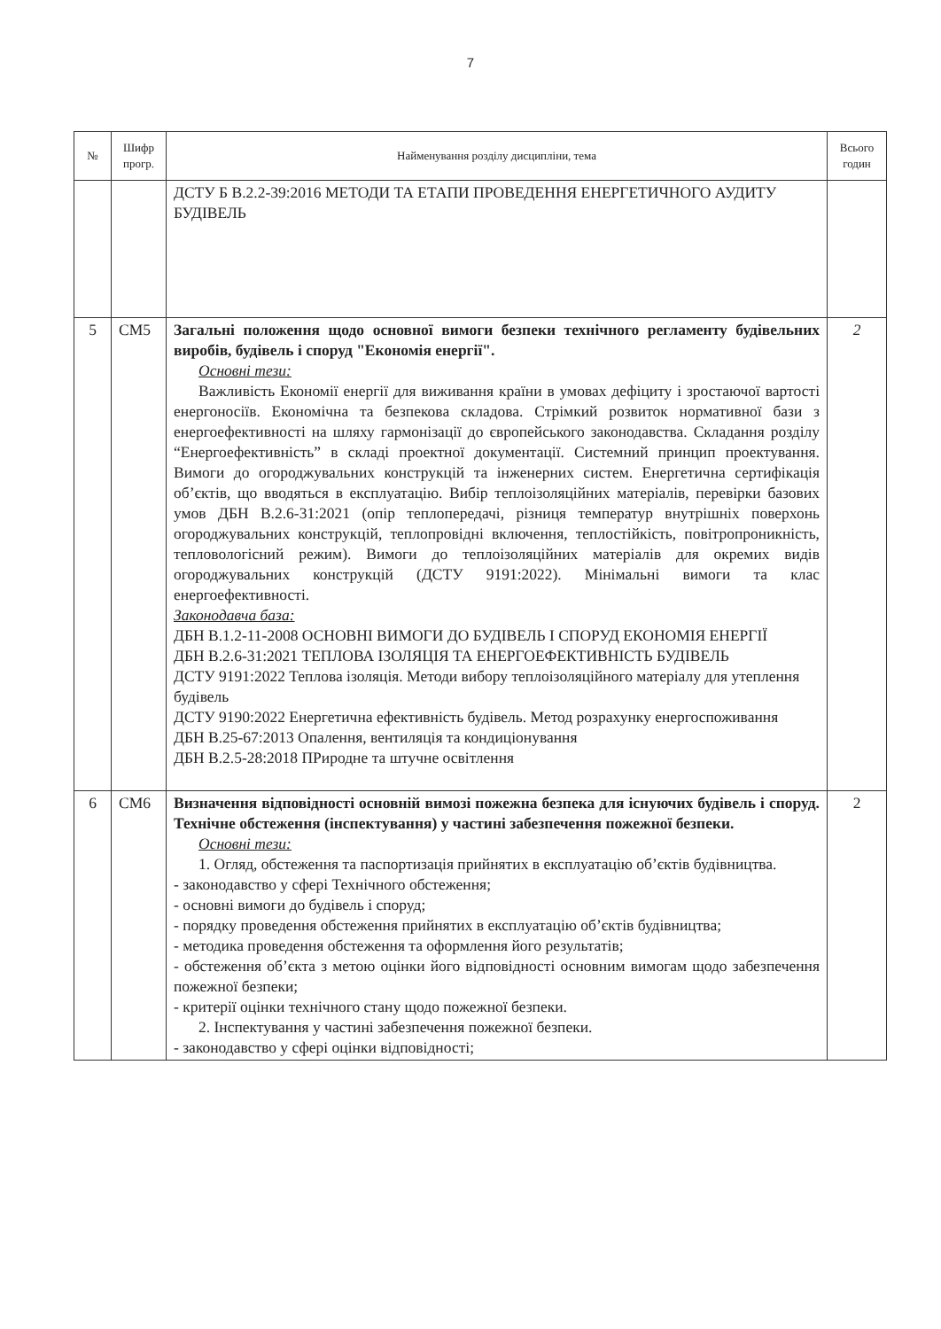7
| № | Шифр прогр. | Найменування розділу дисципліни, тема | Всього годин |
| --- | --- | --- | --- |
| | | ДСТУ Б В.2.2-39:2016 МЕТОДИ ТА ЕТАПИ ПРОВЕДЕННЯ ЕНЕРГЕТИЧНОГО АУДИТУ БУДІВЕЛЬ | |
| 5 | СМ5 | Загальні положення щодо основної вимоги безпеки технічного регламенту будівельних виробів, будівель і споруд "Економія енергії". Основні тези: Важливість Економії енергії для виживання країни в умовах дефіциту і зростаючої вартості енергоносіїв. Економічна та безпекова складова. Стрімкий розвиток нормативної бази з енергоефективності на шляху гармонізації до європейського законодавства. Складання розділу “Енергоефективність” в складі проектної документації. Системний принцип проектування. Вимоги до огороджувальних конструкцій та інженерних систем. Енергетична сертифікація об’єктів, що вводяться в експлуатацію. Вибір теплоізоляційних матеріалів, перевірки базових умов ДБН В.2.6-31:2021 (опір теплопередачі, різниця температур внутрішніх поверхонь огороджувальних конструкцій, теплопровідні включення, теплостійкість, повітропроникність, тепловологісний режим). Вимоги до теплоізоляційних матеріалів для окремих видів огороджувальних конструкцій (ДСТУ 9191:2022). Мінімальні вимоги та клас енергоефективності. Законодавча база: ДБН В.1.2-11-2008 ОСНОВНІ ВИМОГИ ДО БУДІВЕЛЬ І СПОРУД ЕКОНОМІЯ ЕНЕРГІЇ ДБН В.2.6-31:2021 ТЕПЛОВА ІЗОЛЯЦІЯ ТА ЕНЕРГОЕФЕКТИВНІСТЬ БУДІВЕЛЬ ДСТУ 9191:2022 Теплова ізоляція. Методи вибору теплоізоляційного матеріалу для утеплення будівель ДСТУ 9190:2022 Енергетична ефективність будівель. Метод розрахунку енергоспоживання ДБН В.25-67:2013 Опалення, вентиляція та кондиціонування ДБН В.2.5-28:2018 ПРиродне та штучне освітлення | 2 |
| 6 | СМ6 | Визначення відповідності основній вимозі пожежна безпека для існуючих будівель і споруд. Технічне обстеження (інспектування) у частині забезпечення пожежної безпеки. Основні тези: 1. Огляд, обстеження та паспортизація прийнятих в експлуатацію об’єктів будівництва. - законодавство у сфері Технічного обстеження; - основні вимоги до будівель і споруд; - порядку проведення обстеження прийнятих в експлуатацію об’єктів будівництва; - методика проведення обстеження та оформлення його результатів; - обстеження об’єкта з метою оцінки його відповідності основним вимогам щодо забезпечення пожежної безпеки; - критерії оцінки технічного стану щодо пожежної безпеки. 2. Інспектування у частині забезпечення пожежної безпеки. - законодавство у сфері оцінки відповідності; | 2 |